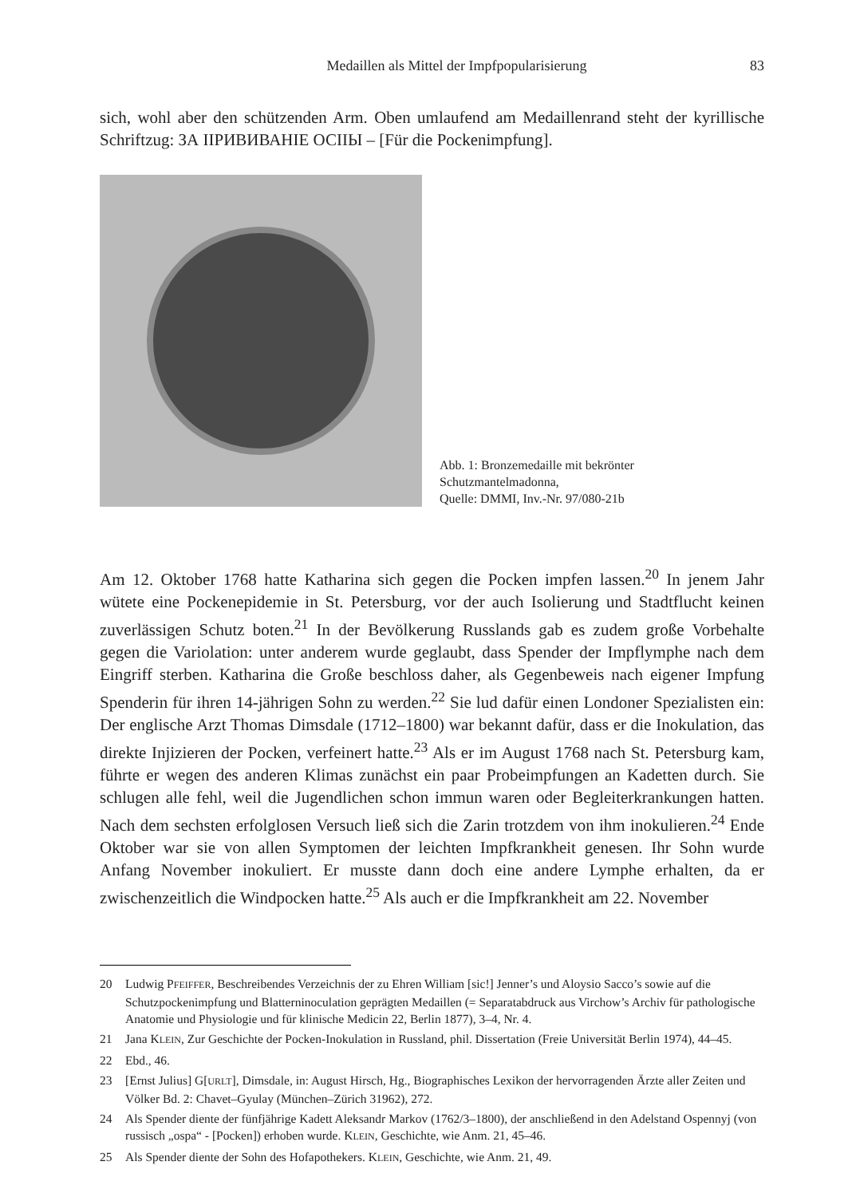Medaillen als Mittel der Impfpopularisierung 83
sich, wohl aber den schützenden Arm. Oben umlaufend am Medaillenrand steht der kyrillische Schriftzug: ЗА IIРИВИВАНIЕ ОСIIЫ – [Für die Pockenimpfung].
Abb. 1: Bronzemedaille mit bekrönter
Schutzmantelmadonna,
Quelle: DMMI, Inv.-Nr. 97/080-21b
Am 12. Oktober 1768 hatte Katharina sich gegen die Pocken impfen lassen.<sup>20</sup> In jenem Jahr wütete eine Pockenepidemie in St. Petersburg, vor der auch Isolierung und Stadtflucht keinen zuverlässigen Schutz boten.<sup>21</sup> In der Bevölkerung Russlands gab es zudem große Vorbehalte gegen die Variolation: unter anderem wurde geglaubt, dass Spender der Impflymphe nach dem Eingriff sterben. Katharina die Große beschloss daher, als Gegenbeweis nach eigener Impfung Spenderin für ihren 14-jährigen Sohn zu werden.<sup>22</sup> Sie lud dafür einen Londoner Spezialisten ein: Der englische Arzt Thomas Dimsdale (1712–1800) war bekannt dafür, dass er die Inokulation, das direkte Injizieren der Pocken, verfeinert hatte.<sup>23</sup> Als er im August 1768 nach St. Petersburg kam, führte er wegen des anderen Klimas zunächst ein paar Probeimpfungen an Kadetten durch. Sie schlugen alle fehl, weil die Jugendlichen schon immun waren oder Begleiterkrankungen hatten. Nach dem sechsten erfolglosen Versuch ließ sich die Zarin trotzdem von ihm inokulieren.<sup>24</sup> Ende Oktober war sie von allen Symptomen der leichten Impfkrankheit genesen. Ihr Sohn wurde Anfang November inokuliert. Er musste dann doch eine andere Lymphe erhalten, da er zwischenzeitlich die Windpocken hatte.<sup>25</sup> Als auch er die Impfkrankheit am 22. November
20 Ludwig PFEIFFER, Beschreibendes Verzeichnis der zu Ehren William [sic!] Jenner’s und Aloysio Sacco’s sowie auf die Schutzpockenimpfung und Blatterninoculation geprägten Medaillen (= Separatabdruck aus Virchow’s Archiv für pathologische Anatomie und Physiologie und für klinische Medicin 22, Berlin 1877), 3–4, Nr. 4.
21 Jana KLEIN, Zur Geschichte der Pocken-Inokulation in Russland, phil. Dissertation (Freie Universität Berlin 1974), 44–45.
22 Ebd., 46.
23 [Ernst Julius] G[URLT], Dimsdale, in: August Hirsch, Hg., Biographisches Lexikon der hervorragenden Ärzte aller Zeiten und Völker Bd. 2: Chavet–Gyulay (München–Zürich 31962), 272.
24 Als Spender diente der fünfjährige Kadett Aleksandr Markov (1762/3–1800), der anschließend in den Adelstand Ospennyj (von russisch „ospa“ - [Pocken]) erhoben wurde. KLEIN, Geschichte, wie Anm. 21, 45–46.
25 Als Spender diente der Sohn des Hofapothekers. KLEIN, Geschichte, wie Anm. 21, 49.